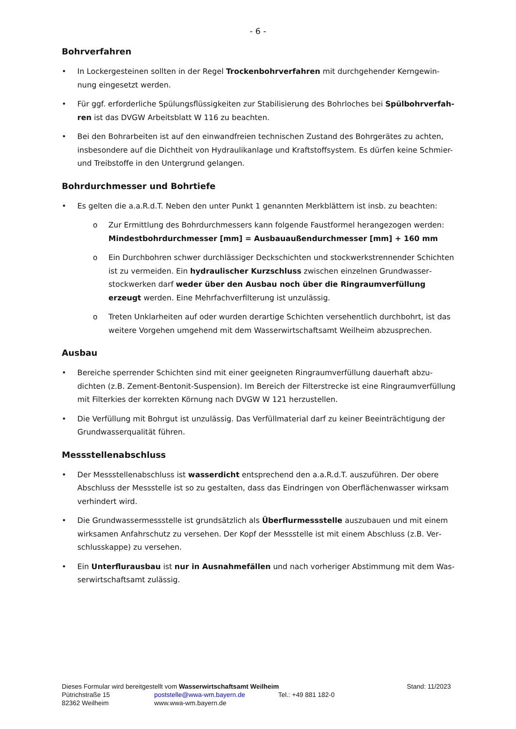- 6 -
Bohrverfahren
• In Lockergesteinen sollten in der Regel Trockenbohrverfahren mit durchgehender Kerngewin­nung eingesetzt werden.
• Für ggf. erforderliche Spülungsflüssigkeiten zur Stabilisierung des Bohrloches bei Spülbohrverfah­ren ist das DVGW Arbeitsblatt W 116 zu beachten.
• Bei den Bohrarbeiten ist auf den einwandfreien technischen Zustand des Bohrgerätes zu achten, insbesondere auf die Dichtheit von Hydraulikanlage und Kraftstoffsystem. Es dürfen keine Schmier- und Treibstoffe in den Untergrund gelangen.
Bohrdurchmesser und Bohrtiefe
• Es gelten die a.a.R.d.T. Neben den unter Punkt 1 genannten Merkblättern ist insb. zu beachten:
o Zur Ermittlung des Bohrdurchmessers kann folgende Faustformel herangezogen werden: Mindestbohrdurchmesser [mm] = Ausbauaußendurchmesser [mm] + 160 mm
o Ein Durchbohren schwer durchlässiger Deckschichten und stockwerkstrennender Schich­ten ist zu vermeiden. Ein hydraulischer Kurzschluss zwischen einzelnen Grundwasser­stockwerken darf weder über den Ausbau noch über die Ringraumverfüllung erzeugt werden. Eine Mehrfachverfilterung ist unzulässig.
o Treten Unklarheiten auf oder wurden derartige Schichten versehentlich durchbohrt, ist das weitere Vorgehen umgehend mit dem Wasserwirtschaftsamt Weilheim abzuspre­chen.
Ausbau
• Bereiche sperrender Schichten sind mit einer geeigneten Ringraumverfüllung dauerhaft abzu­dichten (z.B. Zement-Bentonit-Suspension). Im Bereich der Filterstrecke ist eine Ringraumverfül­lung mit Filterkies der korrekten Körnung nach DVGW W 121 herzustellen.
• Die Verfüllung mit Bohrgut ist unzulässig. Das Verfüllmaterial darf zu keiner Beeinträchtigung der Grundwasserqualität führen.
Messstellenabschluss
• Der Messstellenabschluss ist wasserdicht entsprechend den a.a.R.d.T. auszuführen. Der obere Abschluss der Messstelle ist so zu gestalten, dass das Eindringen von Oberflächenwasser wirksam verhindert wird.
• Die Grundwassermessstelle ist grundsätzlich als Überflurmessstelle auszubauen und mit einem wirksamen Anfahrschutz zu versehen. Der Kopf der Messstelle ist mit einem Abschluss (z.B. Ver­schlusskappe) zu versehen.
• Ein Unterflurausbau ist nur in Ausnahmefällen und nach vorheriger Abstimmung mit dem Was­serwirtschaftsamt zulässig.
Dieses Formular wird bereitgestellt vom Wasserwirtschaftsamt Weilheim Stand: 11/2023
Pütrichstraße 15 poststelle@wwa-wm.bayern.de Tel.: +49 881 182-0
82362 Weilheim www.wwa-wm.bayern.de